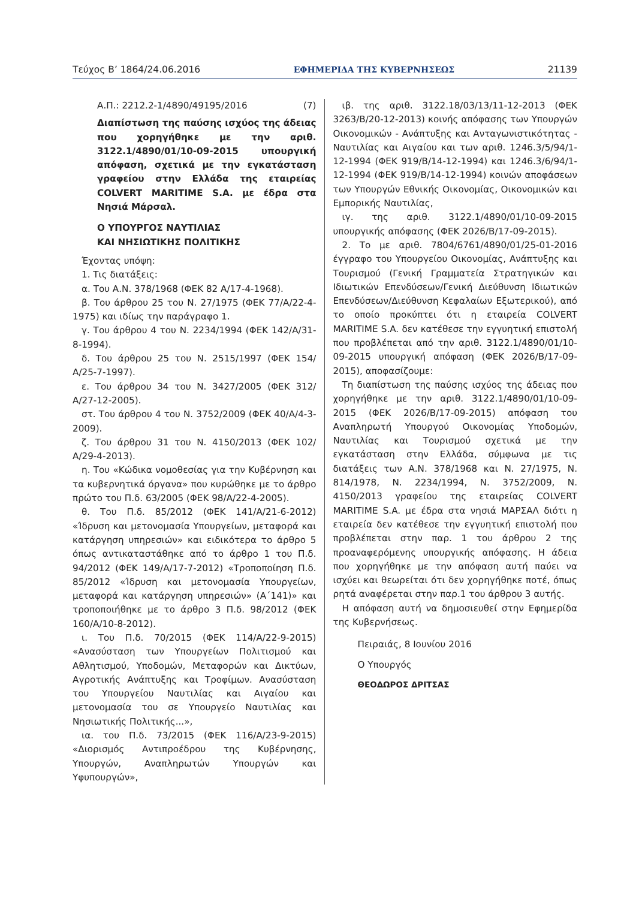Τεύχος Β’ 1864/24.06.2016 ΕΦΗΜΕΡΙΔΑ ΤΗΣ ΚΥΒΕΡΝΗΣΕΩΣ 21139
Α.Π.: 2212.2-1/4890/49195/2016 (7)
Διαπίστωση της παύσης ισχύος της άδειας που χορηγήθηκε με την αριθ. 3122.1/4890/01/10-09-2015 υπουργική απόφαση, σχετικά με την εγκατάσταση γραφείου στην Ελλάδα της εταιρείας COLVERT MARITIME S.A. με έδρα στα Νησιά Μάρσαλ.
Ο ΥΠΟΥΡΓΟΣ ΝΑΥΤΙΛΙΑΣ
ΚΑΙ ΝΗΣΙΩΤΙΚΗΣ ΠΟΛΙΤΙΚΗΣ
Έχοντας υπόψη:
1. Τις διατάξεις:
α. Του Α.Ν. 378/1968 (ΦΕΚ 82 Α/17-4-1968).
β. Του άρθρου 25 του Ν. 27/1975 (ΦΕΚ 77/Α/22-4-1975) και ιδίως την παράγραφο 1.
γ. Του άρθρου 4 του Ν. 2234/1994 (ΦΕΚ 142/Α/31-8-1994).
δ. Του άρθρου 25 του Ν. 2515/1997 (ΦΕΚ 154/Α/25-7-1997).
ε. Του άρθρου 34 του Ν. 3427/2005 (ΦΕΚ 312/Α/27-12-2005).
στ. Του άρθρου 4 του Ν. 3752/2009 (ΦΕΚ 40/Α/4-3-2009).
ζ. Του άρθρου 31 του Ν. 4150/2013 (ΦΕΚ 102/Α/29-4-2013).
η. Του «Κώδικα νομοθεσίας για την Κυβέρνηση και τα κυβερνητικά όργανα» που κυρώθηκε με το άρθρο πρώτο του Π.δ. 63/2005 (ΦΕΚ 98/Α/22-4-2005).
θ. Του Π.δ. 85/2012 (ΦΕΚ 141/Α/21-6-2012) «Ίδρυση και μετονομασία Υπουργείων, μεταφορά και κατάργηση υπηρεσιών» και ειδικότερα το άρθρο 5 όπως αντικαταστάθηκε από το άρθρο 1 του Π.δ. 94/2012 (ΦΕΚ 149/Α/17-7-2012) «Τροποποίηση Π.δ. 85/2012 «Ίδρυση και μετονομασία Υπουργείων, μεταφορά και κατάργηση υπηρεσιών» (Α΄141)» και τροποποιήθηκε με το άρθρο 3 Π.δ. 98/2012 (ΦΕΚ 160/Α/10-8-2012).
ι. Του Π.δ. 70/2015 (ΦΕΚ 114/Α/22-9-2015) «Ανασύσταση των Υπουργείων Πολιτισμού και Αθλητισμού, Υποδομών, Μεταφορών και Δικτύων, Αγροτικής Ανάπτυξης και Τροφίμων. Ανασύσταση του Υπουργείου Ναυτιλίας και Αιγαίου και μετονομασία του σε Υπουργείο Ναυτιλίας και Νησιωτικής Πολιτικής...»,
ια. του Π.δ. 73/2015 (ΦΕΚ 116/Α/23-9-2015) «Διορισμός Αντιπροέδρου της Κυβέρνησης, Υπουργών, Αναπληρωτών Υπουργών και Υφυπουργών»,
ιβ. της αριθ. 3122.18/03/13/11-12-2013 (ΦΕΚ 3263/Β/20-12-2013) κοινής απόφασης των Υπουργών Οικονομικών - Ανάπτυξης και Ανταγωνιστικότητας - Ναυτιλίας και Αιγαίου και των αριθ. 1246.3/5/94/1-12-1994 (ΦΕΚ 919/Β/14-12-1994) και 1246.3/6/94/1-12-1994 (ΦΕΚ 919/Β/14-12-1994) κοινών αποφάσεων των Υπουργών Εθνικής Οικονομίας, Οικονομικών και Εμπορικής Ναυτιλίας,
ιγ. της αριθ. 3122.1/4890/01/10-09-2015 υπουργικής απόφασης (ΦΕΚ 2026/Β/17-09-2015).
2. Το με αριθ. 7804/6761/4890/01/25-01-2016 έγγραφο του Υπουργείου Οικονομίας, Ανάπτυξης και Τουρισμού (Γενική Γραμματεία Στρατηγικών και Ιδιωτικών Επενδύσεων/Γενική Διεύθυνση Ιδιωτικών Επενδύσεων/Διεύθυνση Κεφαλαίων Εξωτερικού), από το οποίο προκύπτει ότι η εταιρεία COLVERT MARITIME S.A. δεν κατέθεσε την εγγυητική επιστολή που προβλέπεται από την αριθ. 3122.1/4890/01/10-09-2015 υπουργική απόφαση (ΦΕΚ 2026/Β/17-09-2015), αποφασίζουμε:
Τη διαπίστωση της παύσης ισχύος της άδειας που χορηγήθηκε με την αριθ. 3122.1/4890/01/10-09-2015 (ΦΕΚ 2026/Β/17-09-2015) απόφαση του Αναπληρωτή Υπουργού Οικονομίας Υποδομών, Ναυτιλίας και Τουρισμού σχετικά με την εγκατάσταση στην Ελλάδα, σύμφωνα με τις διατάξεις των Α.Ν. 378/1968 και Ν. 27/1975, Ν. 814/1978, Ν. 2234/1994, Ν. 3752/2009, Ν. 4150/2013 γραφείου της εταιρείας COLVERT MARITIME S.A. με έδρα στα νησιά ΜΑΡΣΑΛ διότι η εταιρεία δεν κατέθεσε την εγγυητική επιστολή που προβλέπεται στην παρ. 1 του άρθρου 2 της προαναφερόμενης υπουργικής απόφασης. Η άδεια που χορηγήθηκε με την απόφαση αυτή παύει να ισχύει και θεωρείται ότι δεν χορηγήθηκε ποτέ, όπως ρητά αναφέρεται στην παρ.1 του άρθρου 3 αυτής.
Η απόφαση αυτή να δημοσιευθεί στην Εφημερίδα της Κυβερνήσεως.
Πειραιάς, 8 Ιουνίου 2016
Ο Υπουργός
ΘΕΟΔΩΡΟΣ ΔΡΙΤΣΑΣ